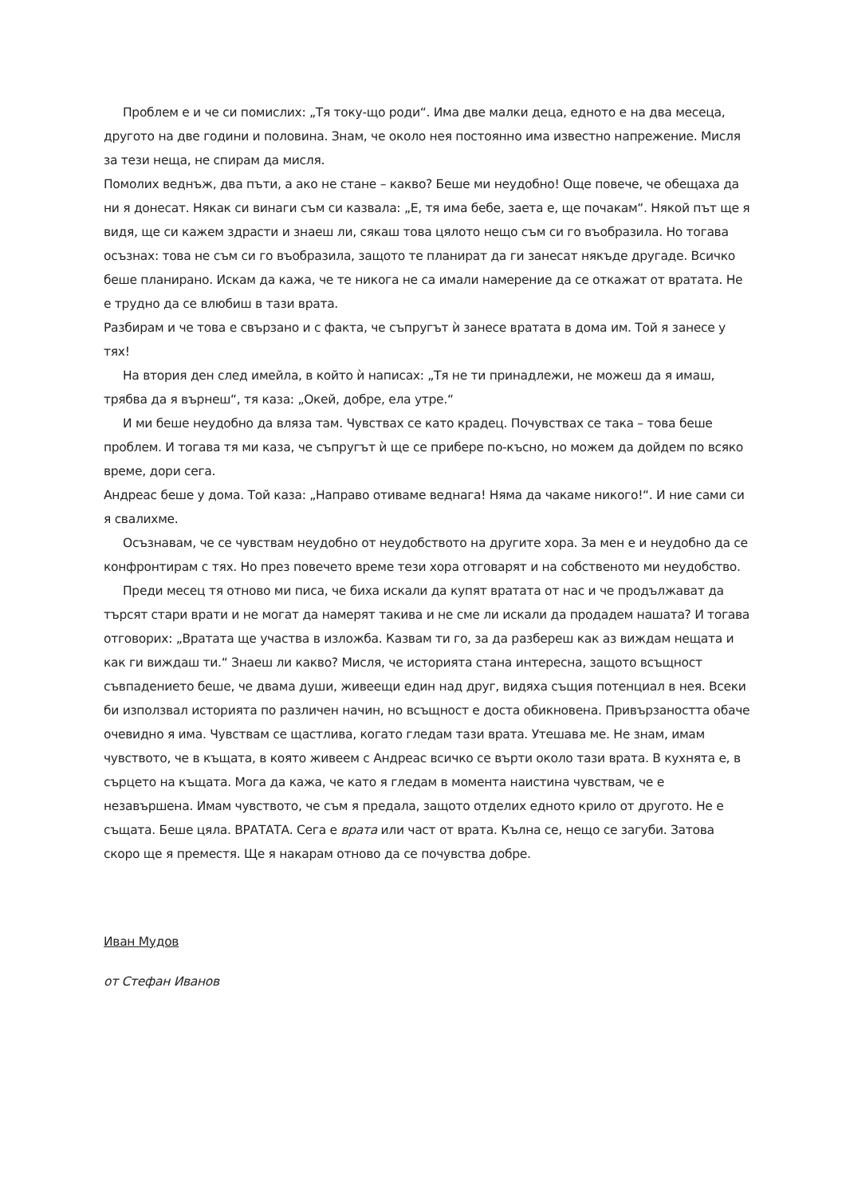Проблем е и че си помислих: „Тя току-що роди“. Има две малки деца, едното е на два месеца, другото на две години и половина. Знам, че около нея постоянно има известно напрежение. Мисля за тези неща, не спирам да мисля.
Помолих веднъж, два пъти, а ако не стане – какво? Беше ми неудобно! Още повече, че обещаха да ни я донесат. Някак си винаги съм си казвала: „Е, тя има бебе, заета е, ще почакам“. Някой път ще я видя, ще си кажем здрасти и знаеш ли, сякаш това цялото нещо съм си го въобразила. Но тогава осъзнах: това не съм си го въобразила, защото те планират да ги занесат някъде другаде. Всичко беше планирано. Искам да кажа, че те никога не са имали намерение да се откажат от вратата. Не е трудно да се влюбиш в тази врата.
Разбирам и че това е свързано и с факта, че съпругът ѝ занесе вратата в дома им. Той я занесе у тях!
На втория ден след имейла, в който ѝ написах: „Тя не ти принадлежи, не можеш да я имаш, трябва да я върнеш“, тя каза: „Окей, добре, ела утре.“
И ми беше неудобно да вляза там. Чувствах се като крадец. Почувствах се така – това беше проблем. И тогава тя ми каза, че съпругът ѝ ще се прибере по-късно, но можем да дойдем по всяко време, дори сега.
Андреас беше у дома. Той каза: „Направо отиваме веднага! Няма да чакаме никого!“. И ние сами си я свалихме.
Осъзнавам, че се чувствам неудобно от неудобството на другите хора. За мен е и неудобно да се конфронтирам с тях. Но през повечето време тези хора отговарят и на собственото ми неудобство.
Преди месец тя отново ми писа, че биха искали да купят вратата от нас и че продължават да търсят стари врати и не могат да намерят такива и не сме ли искали да продадем нашата? И тогава отговорих: „Вратата ще участва в изложба. Казвам ти го, за да разбереш как аз виждам нещата и как ги виждаш ти.“ Знаеш ли какво? Мисля, че историята стана интересна, защото всъщност съвпадението беше, че двама души, живеещи един над друг, видяха същия потенциал в нея. Всеки би използвал историята по различен начин, но всъщност е доста обикновена. Привързаността обаче очевидно я има. Чувствам се щастлива, когато гледам тази врата. Утешава ме. Не знам, имам чувството, че в къщата, в която живеем с Андреас всичко се върти около тази врата. В кухнята е, в сърцето на къщата. Мога да кажа, че като я гледам в момента наистина чувствам, че е незавършена. Имам чувството, че съм я предала, защото отделих едното крило от другото. Не е същата. Беше цяла. ВРАТАТА. Сега е врата или част от врата. Кълна се, нещо се загуби. Затова скоро ще я преместя. Ще я накарам отново да се почувства добре.
Иван Мудов
от Стефан Иванов